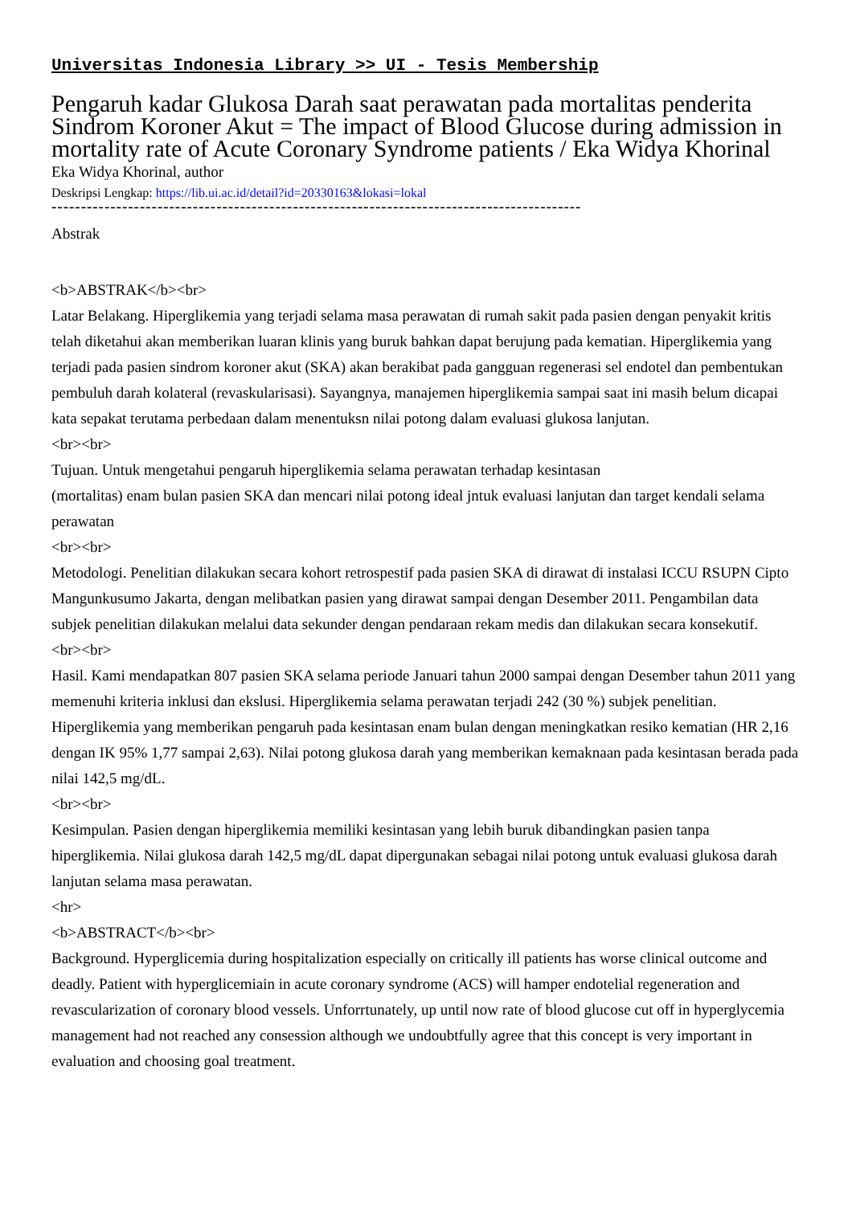Universitas Indonesia Library >> UI - Tesis Membership
Pengaruh kadar Glukosa Darah saat perawatan pada mortalitas penderita Sindrom Koroner Akut = The impact of Blood Glucose during admission in mortality rate of Acute Coronary Syndrome patients / Eka Widya Khorinal
Eka Widya Khorinal, author
Deskripsi Lengkap: https://lib.ui.ac.id/detail?id=20330163&lokasi=lokal
------------------------------------------------------------------------------------------
Abstrak
<b>ABSTRAK</b><br>
Latar Belakang. Hiperglikemia yang terjadi selama masa perawatan di rumah sakit pada pasien dengan penyakit kritis telah diketahui akan memberikan luaran klinis yang buruk bahkan dapat berujung pada kematian. Hiperglikemia yang terjadi pada pasien sindrom koroner akut (SKA) akan berakibat pada gangguan regenerasi sel endotel dan pembentukan pembuluh darah kolateral (revaskularisasi). Sayangnya, manajemen hiperglikemia sampai saat ini masih belum dicapai kata sepakat terutama perbedaan dalam menentuksn nilai potong dalam evaluasi glukosa lanjutan.
<br><br>
Tujuan. Untuk mengetahui pengaruh hiperglikemia selama perawatan terhadap kesintasan
(mortalitas) enam bulan pasien SKA dan mencari nilai potong ideal jntuk evaluasi lanjutan dan target kendali selama perawatan
<br><br>
Metodologi. Penelitian dilakukan secara kohort retrospestif pada pasien SKA di dirawat di instalasi ICCU RSUPN Cipto Mangunkusumo Jakarta, dengan melibatkan pasien yang dirawat sampai dengan Desember 2011. Pengambilan data subjek penelitian dilakukan melalui data sekunder dengan pendaraan rekam medis dan dilakukan secara konsekutif.
<br><br>
Hasil. Kami mendapatkan 807 pasien SKA selama periode Januari tahun 2000 sampai dengan Desember tahun 2011 yang memenuhi kriteria inklusi dan ekslusi. Hiperglikemia selama perawatan terjadi 242 (30 %) subjek penelitian. Hiperglikemia yang memberikan pengaruh pada kesintasan enam bulan dengan meningkatkan resiko kematian (HR 2,16 dengan IK 95% 1,77 sampai 2,63). Nilai potong glukosa darah yang memberikan kemaknaan pada kesintasan berada pada nilai 142,5 mg/dL.
<br><br>
Kesimpulan. Pasien dengan hiperglikemia memiliki kesintasan yang lebih buruk dibandingkan pasien tanpa hiperglikemia. Nilai glukosa darah 142,5 mg/dL dapat dipergunakan sebagai nilai potong untuk evaluasi glukosa darah lanjutan selama masa perawatan.
<hr>
<b>ABSTRACT</b><br>
Background. Hyperglicemia during hospitalization especially on critically ill patients has worse clinical outcome and deadly. Patient with hyperglicemiain in acute coronary syndrome (ACS) will hamper endotelial regeneration and revascularization of coronary blood vessels. Unforrtunately, up until now rate of blood glucose cut off in hyperglycemia management had not reached any consession although we undoubtfully agree that this concept is very important in evaluation and choosing goal treatment.